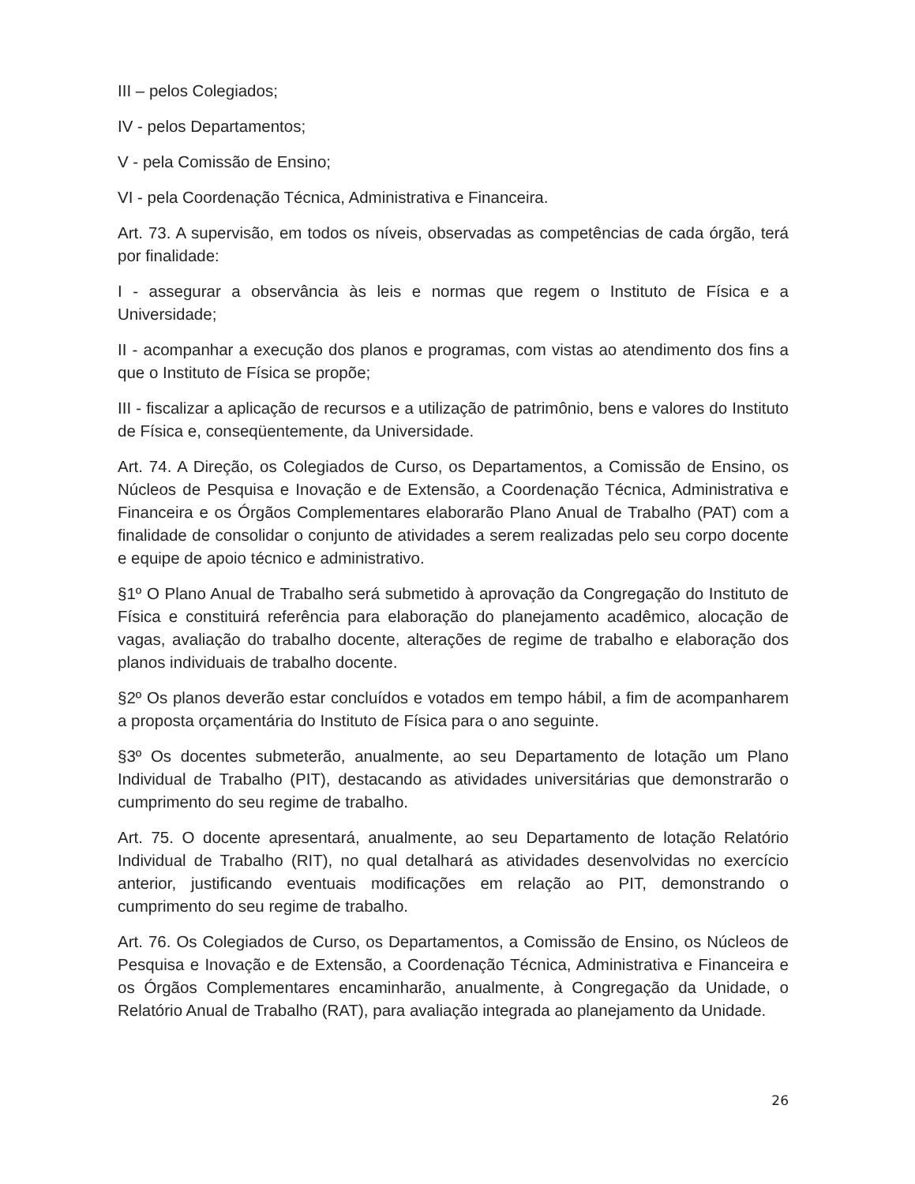III – pelos Colegiados;
IV - pelos Departamentos;
V - pela Comissão de Ensino;
VI - pela Coordenação Técnica, Administrativa e Financeira.
Art. 73. A supervisão, em todos os níveis, observadas as competências de cada órgão, terá por finalidade:
I - assegurar a observância às leis e normas que regem o Instituto de Física e a Universidade;
II - acompanhar a execução dos planos e programas, com vistas ao atendimento dos fins a que o Instituto de Física se propõe;
III - fiscalizar a aplicação de recursos e a utilização de patrimônio, bens e valores do Instituto de Física e, conseqüentemente, da Universidade.
Art. 74. A Direção, os Colegiados de Curso, os Departamentos, a Comissão de Ensino, os Núcleos de Pesquisa e Inovação e de Extensão, a Coordenação Técnica, Administrativa e Financeira e os Órgãos Complementares elaborarão Plano Anual de Trabalho (PAT) com a finalidade de consolidar o conjunto de atividades a serem realizadas pelo seu corpo docente e equipe de apoio técnico e administrativo.
§1º O Plano Anual de Trabalho será submetido à aprovação da Congregação do Instituto de Física e constituirá referência para elaboração do planejamento acadêmico, alocação de vagas, avaliação do trabalho docente, alterações de regime de trabalho e elaboração dos planos individuais de trabalho docente.
§2º Os planos deverão estar concluídos e votados em tempo hábil, a fim de acompanharem a proposta orçamentária do Instituto de Física para o ano seguinte.
§3º Os docentes submeterão, anualmente, ao seu Departamento de lotação um Plano Individual de Trabalho (PIT), destacando as atividades universitárias que demonstrarão o cumprimento do seu regime de trabalho.
Art. 75. O docente apresentará, anualmente, ao seu Departamento de lotação Relatório Individual de Trabalho (RIT), no qual detalhará as atividades desenvolvidas no exercício anterior, justificando eventuais modificações em relação ao PIT, demonstrando o cumprimento do seu regime de trabalho.
Art. 76. Os Colegiados de Curso, os Departamentos, a Comissão de Ensino, os Núcleos de Pesquisa e Inovação e de Extensão, a Coordenação Técnica, Administrativa e Financeira e os Órgãos Complementares encaminharão, anualmente, à Congregação da Unidade, o Relatório Anual de Trabalho (RAT), para avaliação integrada ao planejamento da Unidade.
26